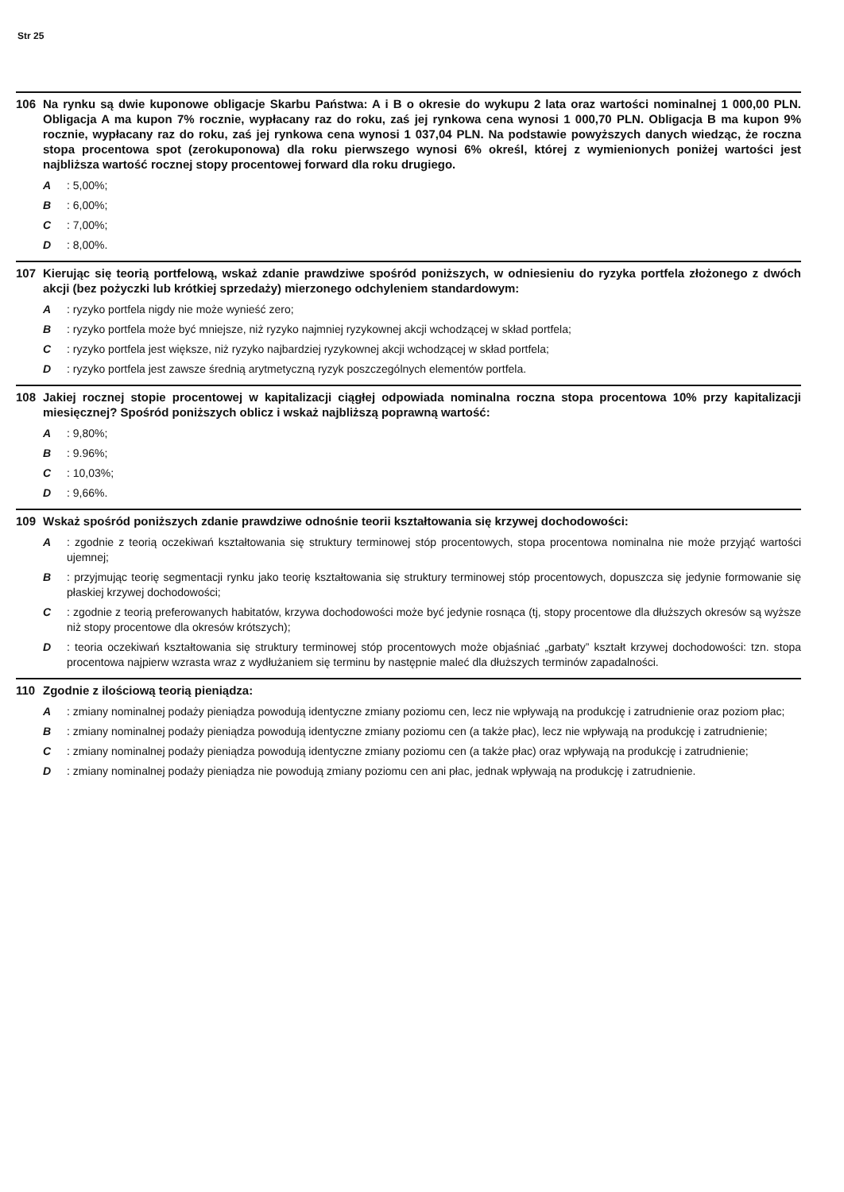Str 25
106 Na rynku są dwie kuponowe obligacje Skarbu Państwa: A i B o okresie do wykupu 2 lata oraz wartości nominalnej 1 000,00 PLN. Obligacja A ma kupon 7% rocznie, wypłacany raz do roku, zaś jej rynkowa cena wynosi 1 000,70 PLN. Obligacja B ma kupon 9% rocznie, wypłacany raz do roku, zaś jej rynkowa cena wynosi 1 037,04 PLN. Na podstawie powyższych danych wiedząc, że roczna stopa procentowa spot (zerokuponowa) dla roku pierwszego wynosi 6% określ, której z wymienionych poniżej wartości jest najbliższa wartość rocznej stopy procentowej forward dla roku drugiego.
A: 5,00%;
B: 6,00%;
C: 7,00%;
D: 8,00%.
107 Kierując się teorią portfelową, wskaż zdanie prawdziwe spośród poniższych, w odniesieniu do ryzyka portfela złożonego z dwóch akcji (bez pożyczki lub krótkiej sprzedaży) mierzonego odchyleniem standardowym:
A: ryzyko portfela nigdy nie może wynieść zero;
B: ryzyko portfela może być mniejsze, niż ryzyko najmniej ryzykownej akcji wchodzącej w skład portfela;
C: ryzyko portfela jest większe, niż ryzyko najbardziej ryzykownej akcji wchodzącej w skład portfela;
D: ryzyko portfela jest zawsze średnią arytmetyczną ryzyk poszczególnych elementów portfela.
108 Jakiej rocznej stopie procentowej w kapitalizacji ciągłej odpowiada nominalna roczna stopa procentowa 10% przy kapitalizacji miesięcznej? Spośród poniższych oblicz i wskaż najbliższą poprawną wartość:
A: 9,80%;
B: 9.96%;
C: 10,03%;
D: 9,66%.
109 Wskaż spośród poniższych zdanie prawdziwe odnośnie teorii kształtowania się krzywej dochodowości:
A: zgodnie z teorią oczekiwań kształtowania się struktury terminowej stóp procentowych, stopa procentowa nominalna nie może przyjąć wartości ujemnej;
B: przyjmując teorię segmentacji rynku jako teorię kształtowania się struktury terminowej stóp procentowych, dopuszcza się jedynie formowanie się płaskiej krzywej dochodowości;
C: zgodnie z teorią preferowanych habitatów, krzywa dochodowości może być jedynie rosnąca (tj, stopy procentowe dla dłuższych okresów są wyższe niż stopy procentowe dla okresów krótszych);
D: teoria oczekiwań kształtowania się struktury terminowej stóp procentowych może objaśniać „garbaty” kształt krzywej dochodowości: tzn. stopa procentowa najpierw wzrasta wraz z wydłużaniem się terminu by następnie maleć dla dłuższych terminów zapadalności.
110 Zgodnie z ilościową teorią pieniądza:
A: zmiany nominalnej podaży pieniądza powodują identyczne zmiany poziomu cen, lecz nie wpływają na produkcję i zatrudnienie oraz poziom płac;
B: zmiany nominalnej podaży pieniądza powodują identyczne zmiany poziomu cen (a także płac), lecz nie wpływają na produkcję i zatrudnienie;
C: zmiany nominalnej podaży pieniądza powodują identyczne zmiany poziomu cen (a także płac) oraz wpływają na produkcję i zatrudnienie;
D: zmiany nominalnej podaży pieniądza nie powodują zmiany poziomu cen ani płac, jednak wpływają na produkcję i zatrudnienie.